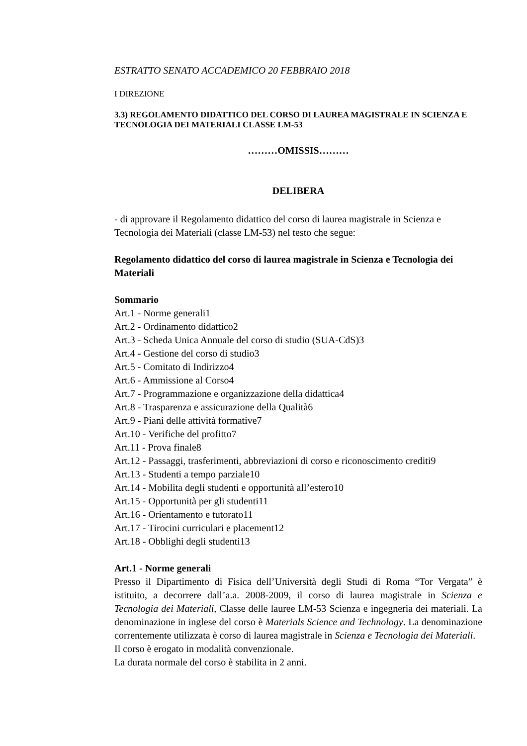ESTRATTO SENATO ACCADEMICO 20 FEBBRAIO 2018
I DIREZIONE
3.3) REGOLAMENTO DIDATTICO DEL CORSO DI LAUREA MAGISTRALE IN SCIENZA E TECNOLOGIA DEI MATERIALI CLASSE LM-53
………OMISSIS………
DELIBERA
- di approvare il Regolamento didattico del corso di laurea magistrale in Scienza e Tecnologia dei Materiali (classe LM-53) nel testo che segue:
Regolamento didattico del corso di laurea magistrale in Scienza e Tecnologia dei Materiali
Sommario
Art.1 - Norme generali1
Art.2 - Ordinamento didattico2
Art.3 - Scheda Unica Annuale del corso di studio (SUA-CdS)3
Art.4 - Gestione del corso di studio3
Art.5 - Comitato di Indirizzo4
Art.6 - Ammissione al Corso4
Art.7 - Programmazione e organizzazione della didattica4
Art.8 - Trasparenza e assicurazione della Qualità6
Art.9 - Piani delle attività formative7
Art.10 - Verifiche del profitto7
Art.11 - Prova finale8
Art.12 - Passaggi, trasferimenti, abbreviazioni di corso e riconoscimento crediti9
Art.13 - Studenti a tempo parziale10
Art.14 - Mobilita degli studenti e opportunità all’estero10
Art.15 - Opportunità per gli studenti11
Art.16 - Orientamento e tutorato11
Art.17 - Tirocini curriculari e placement12
Art.18 - Obblighi degli studenti13
Art.1 - Norme generali
Presso il Dipartimento di Fisica dell’Università degli Studi di Roma “Tor Vergata” è istituito, a decorrere dall’a.a. 2008-2009, il corso di laurea magistrale in Scienza e Tecnologia dei Materiali, Classe delle lauree LM-53 Scienza e ingegneria dei materiali. La denominazione in inglese del corso è Materials Science and Technology. La denominazione correntemente utilizzata è corso di laurea magistrale in Scienza e Tecnologia dei Materiali.
Il corso è erogato in modalità convenzionale.
La durata normale del corso è stabilita in 2 anni.